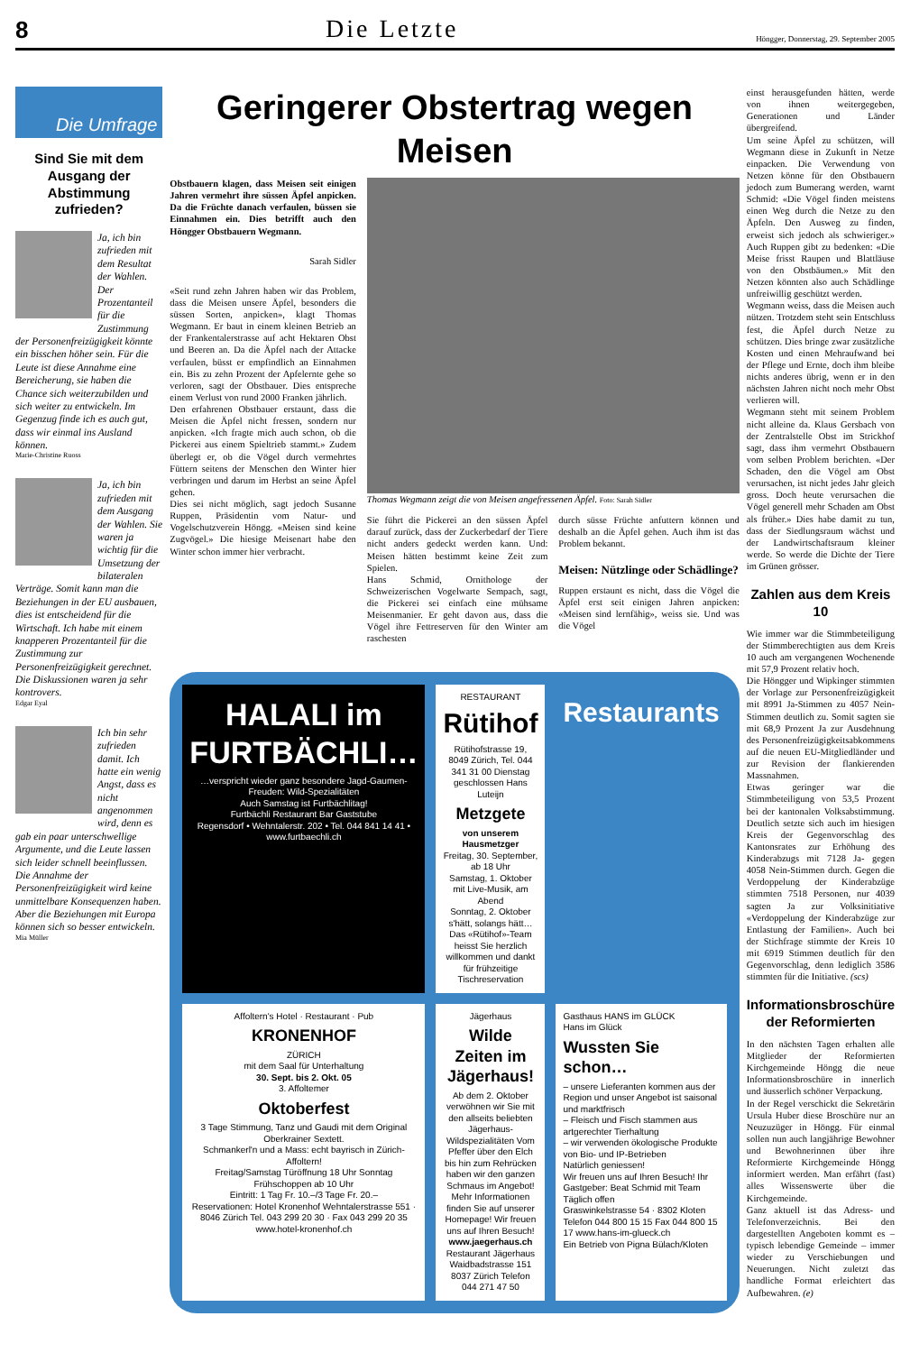8 Die Letzte Höngger, Donnerstag, 29. September 2005
Die Umfrage
Sind Sie mit dem Ausgang der Abstimmung zufrieden?
Ja, ich bin zufrieden mit dem Resultat der Wahlen. Der Prozentanteil für die Zustimmung der Personenfreizügigkeit könnte ein bisschen höher sein. Für die Leute ist diese Annahme eine Bereicherung, sie haben die Chance sich weiterzubilden und sich weiter zu entwickeln. Im Gegenzug finde ich es auch gut, dass wir einmal ins Ausland können.
Marie-Christine Ruoss
Ja, ich bin zufrieden mit dem Ausgang der Wahlen. Sie waren ja wichtig für die Umsetzung der bilateralen Verträge. Somit kann man die Beziehungen in der EU ausbauen, dies ist entscheidend für die Wirtschaft. Ich habe mit einem knapperen Prozentanteil für die Zustimmung zur Personenfreizügigkeit gerechnet. Die Diskussionen waren ja sehr kontrovers.
Edgar Eyal
Ich bin sehr zufrieden damit. Ich hatte ein wenig Angst, dass es nicht angenommen wird, denn es gab ein paar unterschwellige Argumente, und die Leute lassen sich leider schnell beeinflussen. Die Annahme der Personenfreizügigkeit wird keine unmittelbare Konsequenzen haben. Aber die Beziehungen mit Europa können sich so besser entwickeln.
Mia Müller
Geringerer Obstertrag wegen Meisen
Obstbauern klagen, dass Meisen seit einigen Jahren vermehrt ihre süssen Äpfel anpicken. Da die Früchte danach verfaulen, büssen sie Einnahmen ein. Dies betrifft auch den Höngger Obstbauern Wegmann.
Sarah Sidler
«Seit rund zehn Jahren haben wir das Problem, dass die Meisen unsere Äpfel, besonders die süssen Sorten, anpicken», klagt Thomas Wegmann. Er baut in einem kleinen Betrieb an der Frankentalerstrasse auf acht Hektaren Obst und Beeren an. Da die Äpfel nach der Attacke verfaulen, büsst er empfindlich an Einnahmen ein. Bis zu zehn Prozent der Apfelernte gehe so verloren, sagt der Obstbauer. Dies entspreche einem Verlust von rund 2000 Franken jährlich.
Den erfahrenen Obstbauer erstaunt, dass die Meisen die Äpfel nicht fressen, sondern nur anpicken. «Ich fragte mich auch schon, ob die Pickerei aus einem Spieltrieb stammt.» Zudem überlegt er, ob die Vögel durch vermehrtes Füttern seitens der Menschen den Winter hier verbringen und darum im Herbst an seine Äpfel gehen.
Dies sei nicht möglich, sagt jedoch Susanne Ruppen, Präsidentin vom Natur- und Vogelschutzverein Höngg. «Meisen sind keine Zugvögel.» Die hiesige Meisenart habe den Winter schon immer hier verbracht.
Thomas Wegmann zeigt die von Meisen angefressenen Äpfel. Foto: Sarah Sidler
Sie führt die Pickerei an den süssen Äpfel darauf zurück, dass der Zuckerbedarf der Tiere nicht anders gedeckt werden kann. Und: Meisen hätten bestimmt keine Zeit zum Spielen.
Hans Schmid, Ornithologe der Schweizerischen Vogelwarte Sempach, sagt, die Pickerei sei einfach eine mühsame Meisenmanier. Er geht davon aus, dass die Vögel ihre Fettreserven für den Winter am raschesten
durch süsse Früchte anfuttern können und deshalb an die Äpfel gehen. Auch ihm ist das Problem bekannt.
Meisen: Nützlinge oder Schädlinge?
Ruppen erstaunt es nicht, dass die Vögel die Äpfel erst seit einigen Jahren anpicken: «Meisen sind lernfähig», weiss sie. Und was die Vögel
HALALI im FURTBÄCHLI…
…verspricht wieder ganz besondere Jagd-Gaumen-Freuden: Wild-Spezialitäten
Auch Samstag ist Furtbächlitag!
Furtbächli Restaurant Bar Gaststube
Regensdorf • Wehntalerstr. 202 • Tel. 044 841 14 41 • www.furtbaechli.ch
RESTAURANT
Rütihof
Rütihofstrasse 19, 8049 Zürich, Tel. 044 341 31 00 Dienstag geschlossen Hans Luteijn
Metzgete
von unserem Hausmetzger
Freitag, 30. September, ab 18 Uhr
Samstag, 1. Oktober mit Live-Musik, am Abend
Sonntag, 2. Oktober s'hätt, solangs hätt…
Das «Rütihof»-Team heisst Sie herzlich willkommen und dankt für frühzeitige Tischreservation
Restaurants
Affoltern's Hotel · Restaurant · Pub
KRONENHOF
ZÜRICH
mit dem Saal für Unterhaltung
30. Sept. bis 2. Okt. 05
3. Affoltemer
Oktoberfest
3 Tage Stimmung, Tanz und Gaudi mit dem Original Oberkrainer Sextett.
Schmankerl'n und a Mass: echt bayrisch in Zürich-Affoltern!
Freitag/Samstag Türöffnung 18 Uhr Sonntag Frühschoppen ab 10 Uhr
Eintritt: 1 Tag Fr. 10.–/3 Tage Fr. 20.–
Reservationen: Hotel Kronenhof Wehntalerstrasse 551 · 8046 Zürich Tel. 043 299 20 30 · Fax 043 299 20 35 www.hotel-kronenhof.ch
Jägerhaus
Wilde Zeiten im Jägerhaus!
Ab dem 2. Oktober verwöhnen wir Sie mit den allseits beliebten Jägerhaus-Wildspezialitäten Vom Pfeffer über den Elch bis hin zum Rehrücken haben wir den ganzen Schmaus im Angebot!
Mehr Informationen finden Sie auf unserer Homepage! Wir freuen uns auf Ihren Besuch!
www.jaegerhaus.ch
Restaurant Jägerhaus Waidbadstrasse 151 8037 Zürich Telefon 044 271 47 50
Gasthaus HANS im GLÜCK
Hans im Glück
Wussten Sie schon…
– unsere Lieferanten kommen aus der Region und unser Angebot ist saisonal und marktfrisch
– Fleisch und Fisch stammen aus artgerechter Tierhaltung
– wir verwenden ökologische Produkte von Bio- und IP-Betrieben
Natürlich geniessen!
Wir freuen uns auf Ihren Besuch! Ihr Gastgeber: Beat Schmid mit Team
Täglich offen
Graswinkelstrasse 54 · 8302 Kloten Telefon 044 800 15 15 Fax 044 800 15 17 www.hans-im-glueck.ch
Ein Betrieb von Pigna Bülach/Kloten
einst herausgefunden hätten, werde von ihnen weitergegeben, Generationen und Länder übergreifend.
Um seine Äpfel zu schützen, will Wegmann diese in Zukunft in Netze einpacken. Die Verwendung von Netzen könne für den Obstbauern jedoch zum Bumerang werden, warnt Schmid: «Die Vögel finden meistens einen Weg durch die Netze zu den Äpfeln. Den Ausweg zu finden, erweist sich jedoch als schwieriger.» Auch Ruppen gibt zu bedenken: «Die Meise frisst Raupen und Blattläuse von den Obstbäumen.» Mit den Netzen könnten also auch Schädlinge unfreiwillig geschützt werden.
Wegmann weiss, dass die Meisen auch nützen. Trotzdem steht sein Entschluss fest, die Äpfel durch Netze zu schützen. Dies bringe zwar zusätzliche Kosten und einen Mehraufwand bei der Pflege und Ernte, doch ihm bleibe nichts anderes übrig, wenn er in den nächsten Jahren nicht noch mehr Obst verlieren will.
Wegmann steht mit seinem Problem nicht alleine da. Klaus Gersbach von der Zentralstelle Obst im Strickhof sagt, dass ihm vermehrt Obstbauern vom selben Problem berichten. «Der Schaden, den die Vögel am Obst verursachen, ist nicht jedes Jahr gleich gross. Doch heute verursachen die Vögel generell mehr Schaden am Obst als früher.» Dies habe damit zu tun, dass der Siedlungsraum wächst und der Landwirtschaftsraum kleiner werde. So werde die Dichte der Tiere im Grünen grösser.
Zahlen aus dem Kreis 10
Wie immer war die Stimmbeteiligung der Stimmberechtigten aus dem Kreis 10 auch am vergangenen Wochenende mit 57,9 Prozent relativ hoch.
Die Höngger und Wipkinger stimmten der Vorlage zur Personenfreizügigkeit mit 8991 Ja-Stimmen zu 4057 Nein-Stimmen deutlich zu. Somit sagten sie mit 68,9 Prozent Ja zur Ausdehnung des Personenfreizügigkeitsabkommens auf die neuen EU-Mitgliedländer und zur Revision der flankierenden Massnahmen.
Etwas geringer war die Stimmbeteiligung von 53,5 Prozent bei der kantonalen Volksabstimmung. Deutlich setzte sich auch im hiesigen Kreis der Gegenvorschlag des Kantonsrates zur Erhöhung des Kinderabzugs mit 7128 Ja- gegen 4058 Nein-Stimmen durch. Gegen die Verdoppelung der Kinderabzüge stimmten 7518 Personen, nur 4039 sagten Ja zur Volksinitiative «Verdoppelung der Kinderabzüge zur Entlastung der Familien». Auch bei der Stichfrage stimmte der Kreis 10 mit 6919 Stimmen deutlich für den Gegenvorschlag, denn lediglich 3586 stimmten für die Initiative. (scs)
Informationsbroschüre der Reformierten
In den nächsten Tagen erhalten alle Mitglieder der Reformierten Kirchgemeinde Höngg die neue Informationsbroschüre in innerlich und äusserlich schöner Verpackung.
In der Regel verschickt die Sekretärin Ursula Huber diese Broschüre nur an Neuzuzüger in Höngg. Für einmal sollen nun auch langjährige Bewohner und Bewohnerinnen über ihre Reformierte Kirchgemeinde Höngg informiert werden. Man erfährt (fast) alles Wissenswerte über die Kirchgemeinde.
Ganz aktuell ist das Adress- und Telefonverzeichnis. Bei den dargestellten Angeboten kommt es – typisch lebendige Gemeinde – immer wieder zu Verschiebungen und Neuerungen. Nicht zuletzt das handliche Format erleichtert das Aufbewahren. (e)